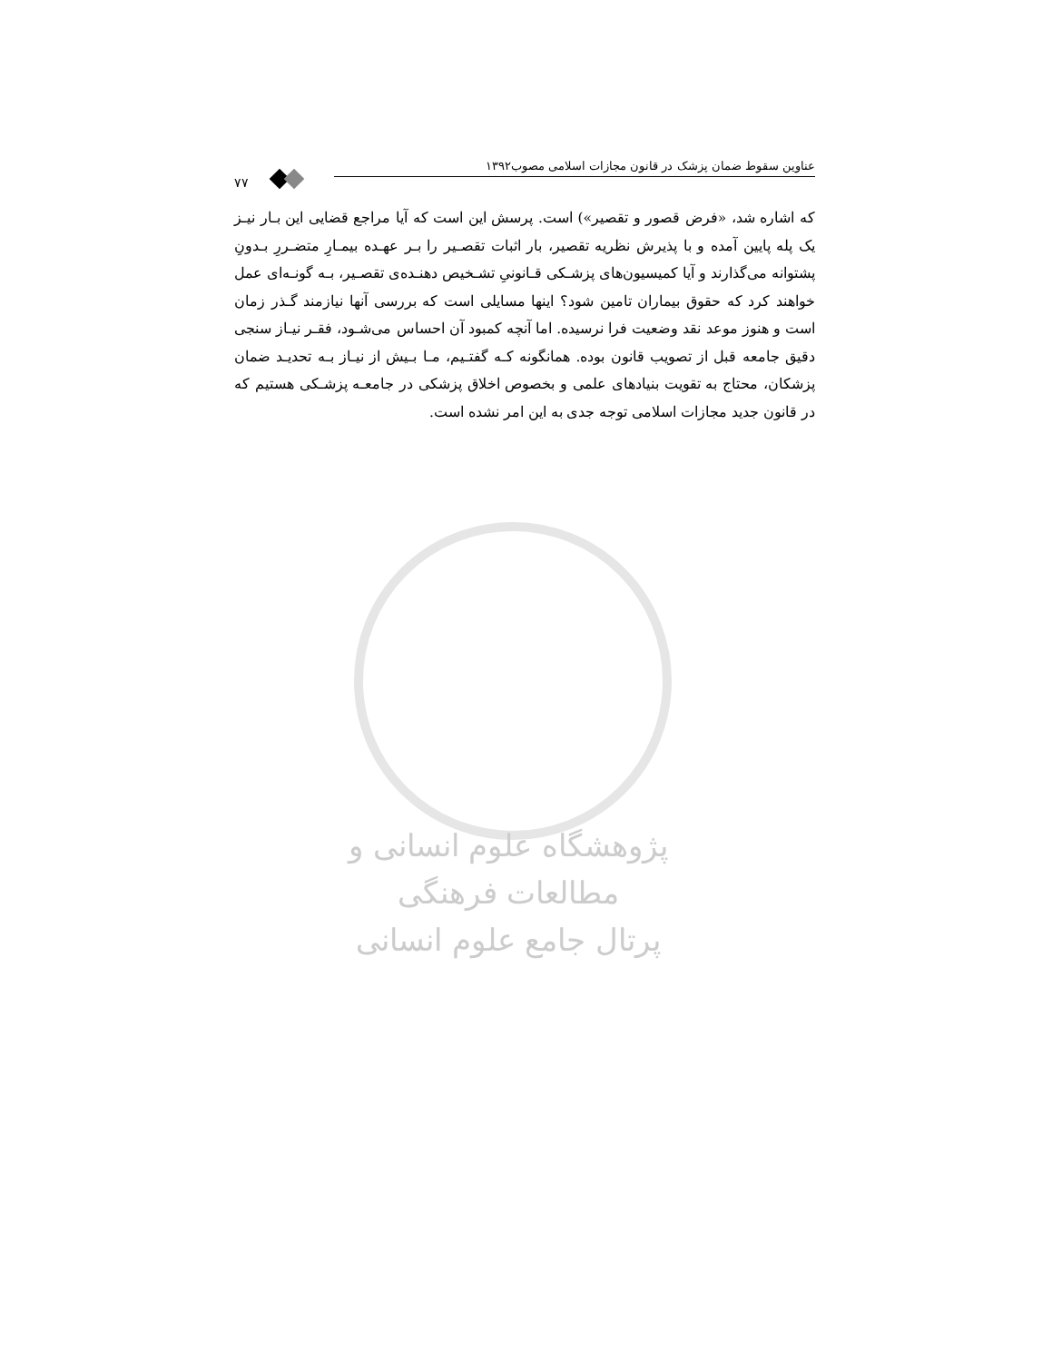۷۷
عناوین سقوط ضمان پزشک در قانون مجازات اسلامی مصوب۱۳۹۲
که اشاره شد، «فرض قصور و تقصیر») است. پرسش این است که آیا مراجع قضایی این بـار نیـز یک پله پایین آمده و با پذیرش نظریه تقصیر، بار اثبات تقصـیر را بـر عهـده بیمـارِ متضـررِ بـدونِ پشتوانه می‌گذارند و آیا کمیسیون‌های پزشـکی قـانونیِ تشـخیص دهنـده‌ی تقصـیر، بـه گونـه‌ای عمل خواهند کرد که حقوق بیماران تامین شود؟ اینها مسایلی است که بررسی آنها نیازمند گـذر زمان است و هنوز موعد نقد وضعیت فرا نرسیده. اما آنچه کمبود آن احساس می‌شـود، فقـر نیـاز سنجی دقیق جامعه قبل از تصویب قانون بوده. همانگونه کـه گفتـیم، مـا بـیش از نیـاز بـه تحدیـد ضمان پزشکان، محتاج به تقویت بنیادهای علمی و بخصوص اخلاق پزشکی در جامعـه پزشـکی هستیم که در قانون جدید مجازات اسلامی توجه جدی به این امر نشده است.
پژوهشگاه علوم انسانی و مطالعات فرهنگی
پرتال جامع علوم انسانی